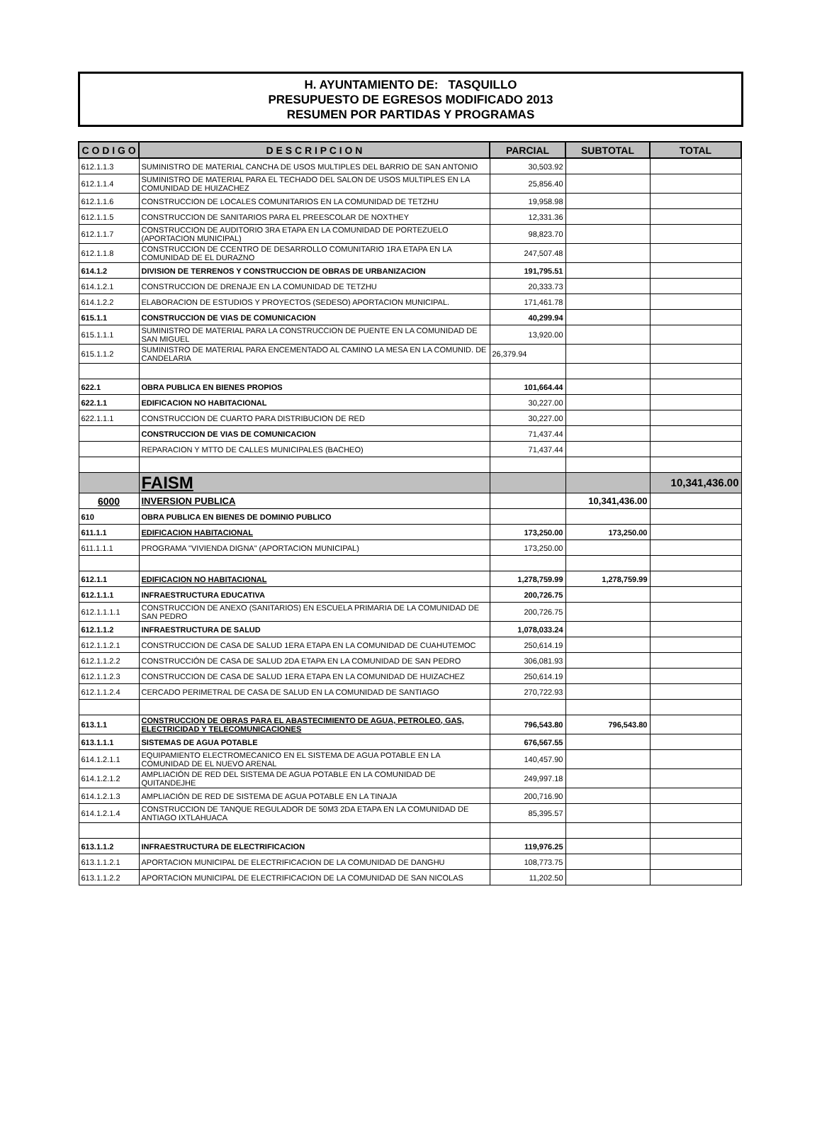H. AYUNTAMIENTO DE: TASQUILLO
PRESUPUESTO DE EGRESOS MODIFICADO 2013
RESUMEN POR PARTIDAS Y PROGRAMAS
| C O D I G O | D E S C R I P C I O N | PARCIAL | SUBTOTAL | TOTAL |
| --- | --- | --- | --- | --- |
| 612.1.1.3 | SUMINISTRO DE MATERIAL CANCHA DE USOS MULTIPLES DEL BARRIO DE SAN ANTONIO | 30,503.92 | | |
| 612.1.1.4 | SUMINISTRO DE MATERIAL PARA EL TECHADO DEL SALON DE USOS MULTIPLES EN LA COMUNIDAD DE HUIZACHEZ | 25,856.40 | | |
| 612.1.1.6 | CONSTRUCCION DE LOCALES COMUNITARIOS EN LA COMUNIDAD DE TETZHU | 19,958.98 | | |
| 612.1.1.5 | CONSTRUCCION DE SANITARIOS PARA EL PREESCOLAR DE NOXTHEY | 12,331.36 | | |
| 612.1.1.7 | CONSTRUCCION DE AUDITORIO 3RA ETAPA EN LA COMUNIDAD DE PORTEZUELO (APORTACION MUNICIPAL) | 98,823.70 | | |
| 612.1.1.8 | CONSTRUCCION DE CCENTRO DE DESARROLLO COMUNITARIO 1RA ETAPA EN LA COMUNIDAD DE EL DURAZNO | 247,507.48 | | |
| 614.1.2 | DIVISION DE TERRENOS Y CONSTRUCCION DE OBRAS DE URBANIZACION | 191,795.51 | | |
| 614.1.2.1 | CONSTRUCCION DE DRENAJE EN LA COMUNIDAD DE TETZHU | 20,333.73 | | |
| 614.1.2.2 | ELABORACION DE ESTUDIOS Y PROYECTOS (SEDESO) APORTACION MUNICIPAL. | 171,461.78 | | |
| 615.1.1 | CONSTRUCCION DE VIAS DE COMUNICACION | 40,299.94 | | |
| 615.1.1.1 | SUMINISTRO DE MATERIAL PARA LA CONSTRUCCION DE PUENTE EN LA COMUNIDAD DE SAN MIGUEL | 13,920.00 | | |
| 615.1.1.2 | SUMINISTRO DE MATERIAL PARA ENCEMENTADO AL CAMINO LA MESA EN LA COMUNID. DE CANDELARIA | 26,379.94 | | |
| 622.1 | OBRA PUBLICA EN BIENES PROPIOS | 101,664.44 | | |
| 622.1.1 | EDIFICACION NO HABITACIONAL | 30,227.00 | | |
| 622.1.1.1 | CONSTRUCCION DE CUARTO PARA DISTRIBUCION DE RED | 30,227.00 | | |
| | CONSTRUCCION DE VIAS DE COMUNICACION | 71,437.44 | | |
| | REPARACION Y MTTO DE CALLES MUNICIPALES (BACHEO) | 71,437.44 | | |
| | FAISM | | | 10,341,436.00 |
| 6000 | INVERSION PUBLICA | | 10,341,436.00 | |
| 610 | OBRA PUBLICA EN BIENES DE DOMINIO PUBLICO | | | |
| 611.1.1 | EDIFICACION HABITACIONAL | 173,250.00 | 173,250.00 | |
| 611.1.1.1 | PROGRAMA "VIVIENDA DIGNA" (APORTACION MUNICIPAL) | 173,250.00 | | |
| 612.1.1 | EDIFICACION NO HABITACIONAL | 1,278,759.99 | 1,278,759.99 | |
| 612.1.1.1 | INFRAESTRUCTURA EDUCATIVA | 200,726.75 | | |
| 612.1.1.1.1 | CONSTRUCCION DE ANEXO (SANITARIOS) EN ESCUELA PRIMARIA DE LA COMUNIDAD DE SAN PEDRO | 200,726.75 | | |
| 612.1.1.2 | INFRAESTRUCTURA DE SALUD | 1,078,033.24 | | |
| 612.1.1.2.1 | CONSTRUCCION DE CASA DE SALUD 1ERA ETAPA EN LA COMUNIDAD DE CUAHUTEMOC | 250,614.19 | | |
| 612.1.1.2.2 | CONSTRUCCIÓN DE CASA DE SALUD 2DA ETAPA EN LA COMUNIDAD DE SAN PEDRO | 306,081.93 | | |
| 612.1.1.2.3 | CONSTRUCCION DE CASA DE SALUD 1ERA ETAPA EN LA COMUNIDAD DE HUIZACHEZ | 250,614.19 | | |
| 612.1.1.2.4 | CERCADO PERIMETRAL DE CASA DE SALUD EN LA COMUNIDAD DE SANTIAGO | 270,722.93 | | |
| 613.1.1 | CONSTRUCCION DE OBRAS PARA EL ABASTECIMIENTO DE AGUA, PETROLEO, GAS, ELECTRICIDAD Y TELECOMUNICACIONES | 796,543.80 | 796,543.80 | |
| 613.1.1.1 | SISTEMAS DE AGUA POTABLE | 676,567.55 | | |
| 614.1.2.1.1 | EQUIPAMIENTO ELECTROMECANICO EN EL SISTEMA DE AGUA POTABLE EN LA COMUNIDAD DE EL NUEVO ARENAL | 140,457.90 | | |
| 614.1.2.1.2 | AMPLIACIÓN DE RED DEL SISTEMA DE AGUA POTABLE EN LA COMUNIDAD DE QUITANDEJHE | 249,997.18 | | |
| 614.1.2.1.3 | AMPLIACIÓN DE RED DE SISTEMA DE AGUA POTABLE EN LA TINAJA | 200,716.90 | | |
| 614.1.2.1.4 | CONSTRUCCION DE TANQUE REGULADOR DE 50M3 2DA ETAPA EN LA COMUNIDAD DE ANTIAGO IXTLAHUACA | 85,395.57 | | |
| 613.1.1.2 | INFRAESTRUCTURA DE ELECTRIFICACION | 119,976.25 | | |
| 613.1.1.2.1 | APORTACION MUNICIPAL DE ELECTRIFICACION DE LA COMUNIDAD DE DANGHU | 108,773.75 | | |
| 613.1.1.2.2 | APORTACION MUNICIPAL DE ELECTRIFICACION DE LA COMUNIDAD DE SAN NICOLAS | 11,202.50 | | |